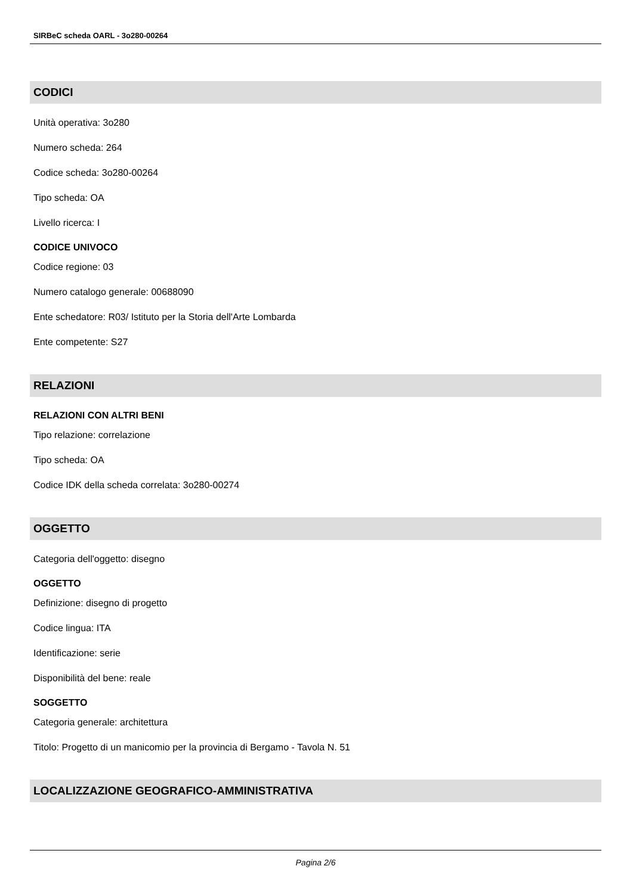SIRBeC scheda OARL - 3o280-00264
CODICI
Unità operativa: 3o280
Numero scheda: 264
Codice scheda: 3o280-00264
Tipo scheda: OA
Livello ricerca: I
CODICE UNIVOCO
Codice regione: 03
Numero catalogo generale: 00688090
Ente schedatore: R03/ Istituto per la Storia dell'Arte Lombarda
Ente competente: S27
RELAZIONI
RELAZIONI CON ALTRI BENI
Tipo relazione: correlazione
Tipo scheda: OA
Codice IDK della scheda correlata: 3o280-00274
OGGETTO
Categoria dell'oggetto: disegno
OGGETTO
Definizione: disegno di progetto
Codice lingua: ITA
Identificazione: serie
Disponibilità del bene: reale
SOGGETTO
Categoria generale: architettura
Titolo: Progetto di un manicomio per la provincia di Bergamo - Tavola N. 51
LOCALIZZAZIONE GEOGRAFICO-AMMINISTRATIVA
Pagina 2/6